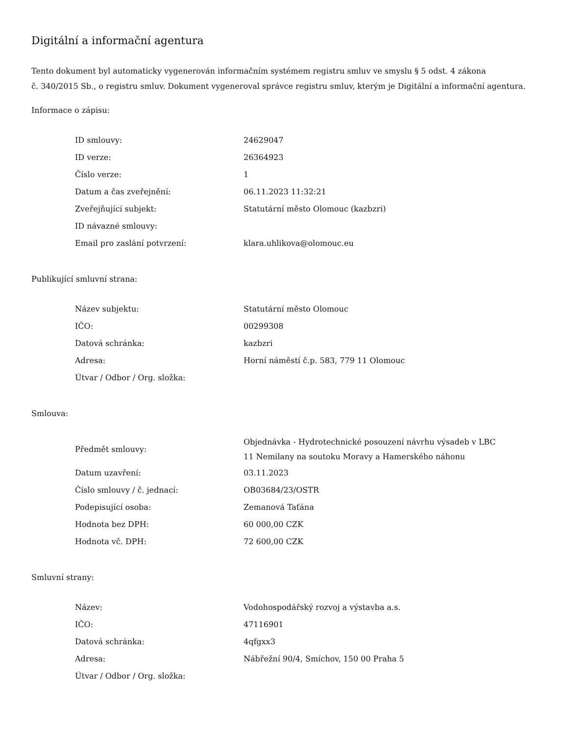Digitální a informační agentura
Tento dokument byl automaticky vygenerován informačním systémem registru smluv ve smyslu § 5 odst. 4 zákona
č. 340/2015 Sb., o registru smluv. Dokument vygeneroval správce registru smluv, kterým je Digitální a informační agentura.
Informace o zápisu:
| ID smlouvy: | 24629047 |
| ID verze: | 26364923 |
| Číslo verze: | 1 |
| Datum a čas zveřejnění: | 06.11.2023 11:32:21 |
| Zveřejňující subjekt: | Statutární město Olomouc (kazbzri) |
| ID návazné smlouvy: | |
| Email pro zaslání potvrzení: | klara.uhlikova@olomouc.eu |
Publikující smluvní strana:
| Název subjektu: | Statutární město Olomouc |
| IČO: | 00299308 |
| Datová schránka: | kazbzri |
| Adresa: | Horní náměstí č.p. 583, 779 11 Olomouc |
| Útvar / Odbor / Org. složka: | |
Smlouva:
| Předmět smlouvy: | Objednávka - Hydrotechnické posouzení návrhu výsadeb v LBC 11 Nemilany na soutoku Moravy a Hamerského náhonu |
| Datum uzavření: | 03.11.2023 |
| Číslo smlouvy / č. jednací: | OB03684/23/OSTR |
| Podepisující osoba: | Zemanová Taťána |
| Hodnota bez DPH: | 60 000,00 CZK |
| Hodnota vč. DPH: | 72 600,00 CZK |
Smluvní strany:
| Název: | Vodohospodářský rozvoj a výstavba a.s. |
| IČO: | 47116901 |
| Datová schránka: | 4qfgxx3 |
| Adresa: | Nábřežní 90/4, Smíchov, 150 00 Praha 5 |
| Útvar / Odbor / Org. složka: | |